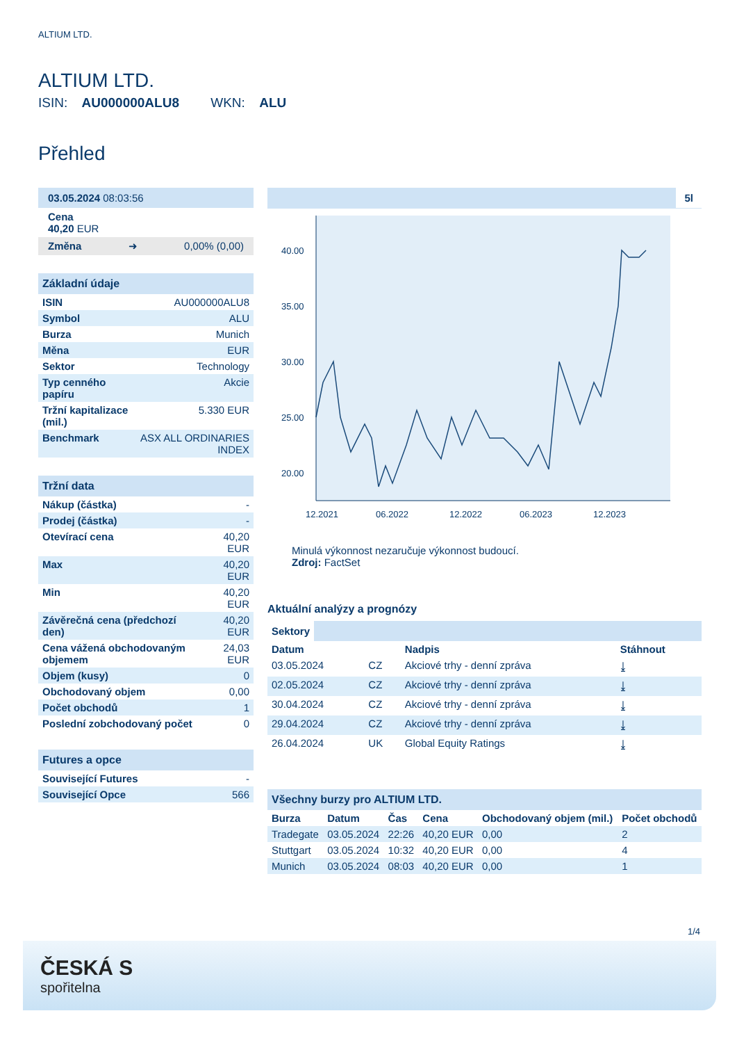ALTIUM LTD.
ALTIUM LTD.
ISIN: AU000000ALU8 WKN: ALU
Přehled
03.05.2024 08:03:56
Cena
40,20 EUR
Změna ➜ 0,00% (0,00)
Základní údaje
| ISIN | AU000000ALU8 |
| Symbol | ALU |
| Burza | Munich |
| Měna | EUR |
| Sektor | Technology |
| Typ cenného papíru | Akcie |
| Tržní kapitalizace (mil.) | 5.330 EUR |
| Benchmark | ASX ALL ORDINARIES INDEX |
Tržní data
| Nákup (částka) | - |
| Prodej (částka) | - |
| Otevírací cena | 40,20 EUR |
| Max | 40,20 EUR |
| Min | 40,20 EUR |
| Závěrečná cena (předchozí den) | 40,20 EUR |
| Cena vážená obchodovaným objemem | 24,03 EUR |
| Objem (kusy) | 0 |
| Obchodovaný objem | 0,00 |
| Počet obchodů | 1 |
| Poslední zobchodovaný počet | 0 |
Futures a opce
| Související Futures | - |
| Související Opce | 566 |
5l
40.00
35.00
30.00
25.00
20.00
12.2021
06.2022
12.2022
06.2023
12.2023
Minulá výkonnost nezaručuje výkonnost budoucí.
Zdroj: FactSet
Aktuální analýzy a prognózy
Sektory
| Datum | | Nadpis | Stáhnout |
| --- | --- | --- | --- |
| 03.05.2024 | CZ | Akciové trhy - denní zpráva | ⤓ |
| 02.05.2024 | CZ | Akciové trhy - denní zpráva | ⤓ |
| 30.04.2024 | CZ | Akciové trhy - denní zpráva | ⤓ |
| 29.04.2024 | CZ | Akciové trhy - denní zpráva | ⤓ |
| 26.04.2024 | UK | Global Equity Ratings | ⤓ |
Všechny burzy pro ALTIUM LTD.
| Burza | Datum | Čas | Cena | Obchodovaný objem (mil.) | Počet obchodů |
| --- | --- | --- | --- | --- | --- |
| Tradegate | 03.05.2024 | 22:26 | 40,20 EUR | 0,00 | 2 |
| Stuttgart | 03.05.2024 | 10:32 | 40,20 EUR | 0,00 | 4 |
| Munich | 03.05.2024 | 08:03 | 40,20 EUR | 0,00 | 1 |
1/4
ČESKÁ S
spořitelna